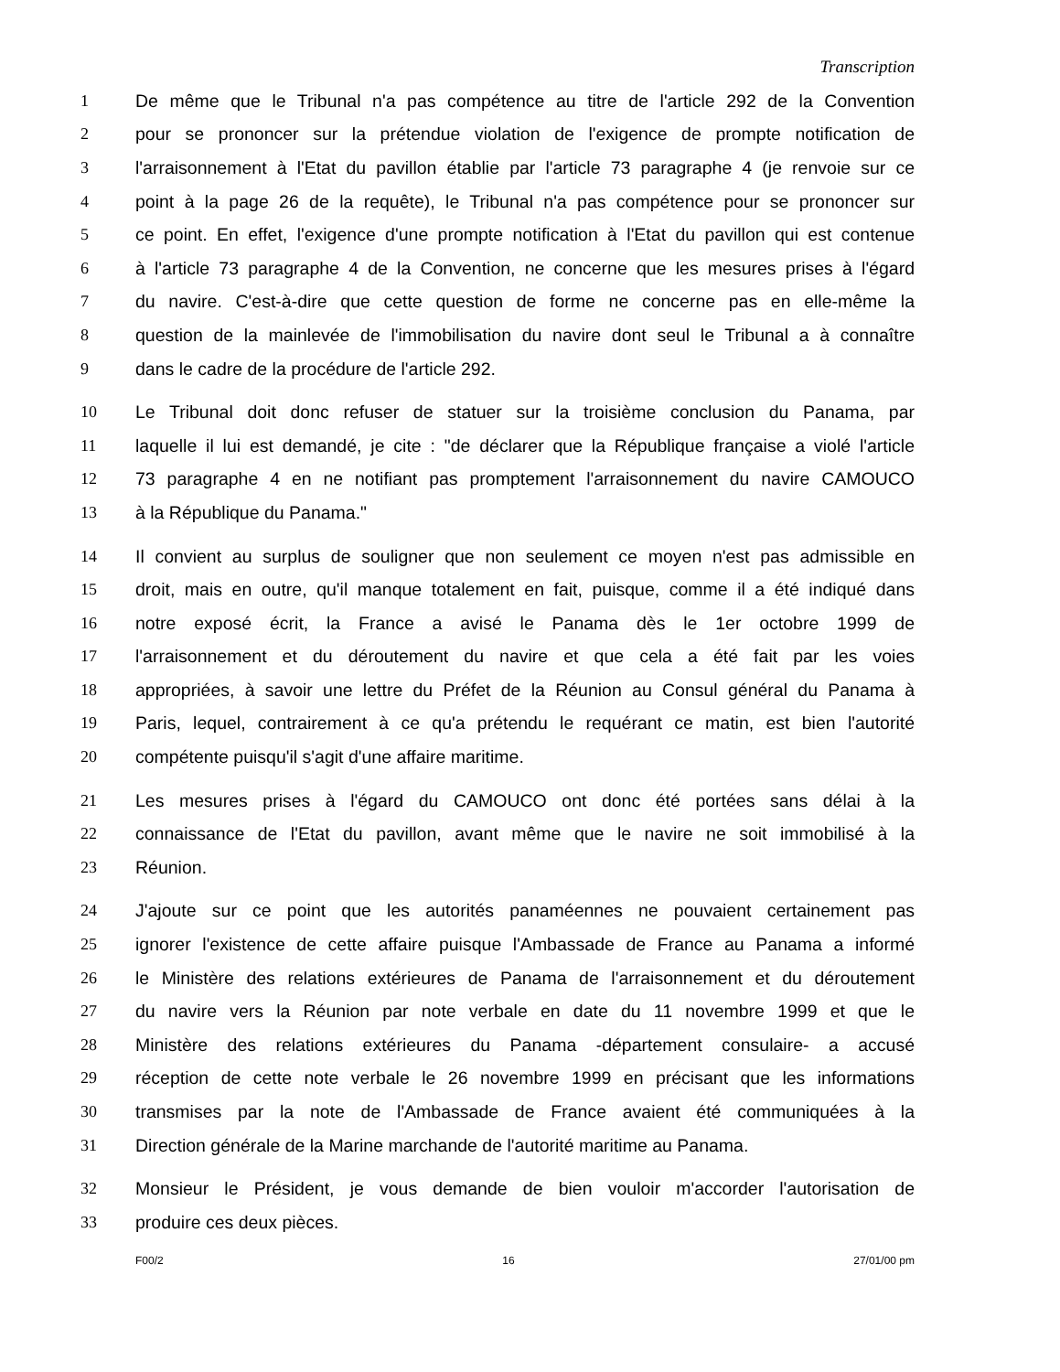Transcription
1 De même que le Tribunal n'a pas compétence au titre de l'article 292 de la Convention
2 pour se prononcer sur la prétendue violation de l'exigence de prompte notification de
3 l'arraisonnement à l'Etat du pavillon établie par l'article 73 paragraphe 4 (je renvoie sur ce
4 point à la page 26 de la requête), le Tribunal n'a pas compétence pour se prononcer sur
5 ce point. En effet, l'exigence d'une prompte notification à l'Etat du pavillon qui est contenue
6 à l'article 73 paragraphe 4 de la Convention, ne concerne que les mesures prises à l'égard
7 du navire. C'est-à-dire que cette question de forme ne concerne pas en elle-même la
8 question de la mainlevée de l'immobilisation du navire dont seul le Tribunal a à connaître
9 dans le cadre de la procédure de l'article 292.
10 Le Tribunal doit donc refuser de statuer sur la troisième conclusion du Panama, par
11 laquelle il lui est demandé, je cite : "de déclarer que la République française a violé l'article
12 73 paragraphe 4 en ne notifiant pas promptement l'arraisonnement du navire CAMOUCO
13 à la République du Panama."
14 Il convient au surplus de souligner que non seulement ce moyen n'est pas admissible en
15 droit, mais en outre, qu'il manque totalement en fait, puisque, comme il a été indiqué dans
16 notre exposé écrit, la France a avisé le Panama dès le 1er octobre 1999 de
17 l'arraisonnement et du déroutement du navire et que cela a été fait par les voies
18 appropriées, à savoir une lettre du Préfet de la Réunion au Consul général du Panama à
19 Paris, lequel, contrairement à ce qu'a prétendu le requérant ce matin, est bien l'autorité
20 compétente puisqu'il s'agit d'une affaire maritime.
21 Les mesures prises à l'égard du CAMOUCO ont donc été portées sans délai à la
22 connaissance de l'Etat du pavillon, avant même que le navire ne soit immobilisé à la
23 Réunion.
24 J'ajoute sur ce point que les autorités panaméennes ne pouvaient certainement pas
25 ignorer l'existence de cette affaire puisque l'Ambassade de France au Panama a informé
26 le Ministère des relations extérieures de Panama de l'arraisonnement et du déroutement
27 du navire vers la Réunion par note verbale en date du 11 novembre 1999 et que le
28 Ministère des relations extérieures du Panama -département consulaire- a accusé
29 réception de cette note verbale le 26 novembre 1999 en précisant que les informations
30 transmises par la note de l'Ambassade de France avaient été communiquées à la
31 Direction générale de la Marine marchande de l'autorité maritime au Panama.
32 Monsieur le Président, je vous demande de bien vouloir m'accorder l'autorisation de
33 produire ces deux pièces.
F00/2 16 27/01/00 pm